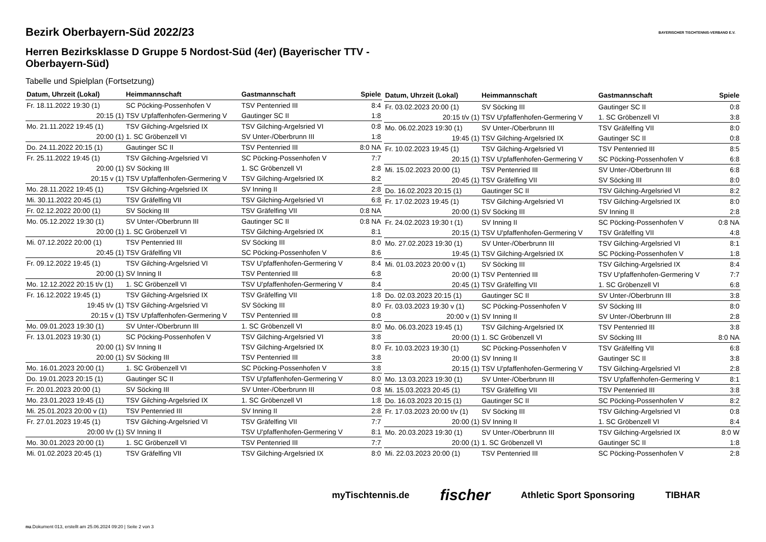BAYERISCHER TISCHTENNIS-VERBAND E.V.
Bezirk Oberbayern-Süd 2022/23
Herren Bezirksklasse D Gruppe 5 Nordost-Süd (4er) (Bayerischer TTV - Oberbayern-Süd)
Tabelle und Spielplan (Fortsetzung)
| Datum, Uhrzeit (Lokal) | Heimmannschaft | Gastmannschaft | Spiele |
| --- | --- | --- | --- |
| Fr. 18.11.2022 19:30 (1) | SC Pöcking-Possenhofen V | TSV Pentenried III | 8:4 |
| 20:15 (1) | TSV U'pfaffenhofen-Germering V | Gautinger SC II | 1:8 |
| Mo. 21.11.2022 19:45 (1) | TSV Gilching-Argelsried IX | TSV Gilching-Argelsried VI | 0:8 |
| 20:00 (1) | 1. SC Gröbenzell VI | SV Unter-/Oberbrunn III | 1:8 |
| Do. 24.11.2022 20:15 (1) | Gautinger SC II | TSV Pentenried III | 8:0 NA |
| Fr. 25.11.2022 19:45 (1) | TSV Gilching-Argelsried VI | SC Pöcking-Possenhofen V | 7:7 |
| 20:00 (1) | SV Söcking III | 1. SC Gröbenzell VI | 2:8 |
| 20:15 v (1) | TSV U'pfaffenhofen-Germering V | TSV Gilching-Argelsried IX | 8:2 |
| Mo. 28.11.2022 19:45 (1) | TSV Gilching-Argelsried IX | SV Inning II | 2:8 |
| Mi. 30.11.2022 20:45 (1) | TSV Gräfelfing VII | TSV Gilching-Argelsried VI | 6:8 |
| Fr. 02.12.2022 20:00 (1) | SV Söcking III | TSV Gräfelfing VII | 0:8 NA |
| Mo. 05.12.2022 19:30 (1) | SV Unter-/Oberbrunn III | Gautinger SC II | 0:8 NA |
| 20:00 (1) | 1. SC Gröbenzell VI | TSV Gilching-Argelsried IX | 8:1 |
| Mi. 07.12.2022 20:00 (1) | TSV Pentenried III | SV Söcking III | 8:0 |
| 20:45 (1) | TSV Gräfelfing VII | SC Pöcking-Possenhofen V | 8:6 |
| Fr. 09.12.2022 19:45 (1) | TSV Gilching-Argelsried VI | TSV U'pfaffenhofen-Germering V | 8:4 |
| 20:00 (1) | SV Inning II | TSV Pentenried III | 6:8 |
| Mo. 12.12.2022 20:15 t/v (1) | 1. SC Gröbenzell VI | TSV U'pfaffenhofen-Germering V | 8:4 |
| Fr. 16.12.2022 19:45 (1) | TSV Gilching-Argelsried IX | TSV Gräfelfing VII | 1:8 |
| 19:45 t/v (1) | TSV Gilching-Argelsried VI | SV Söcking III | 8:0 |
| 20:15 v (1) | TSV U'pfaffenhofen-Germering V | TSV Pentenried III | 0:8 |
| Mo. 09.01.2023 19:30 (1) | SV Unter-/Oberbrunn III | 1. SC Gröbenzell VI | 8:0 |
| Fr. 13.01.2023 19:30 (1) | SC Pöcking-Possenhofen V | TSV Gilching-Argelsried VI | 3:8 |
| 20:00 (1) | SV Inning II | TSV Gilching-Argelsried IX | 8:0 |
| 20:00 (1) | SV Söcking III | TSV Pentenried III | 3:8 |
| Mo. 16.01.2023 20:00 (1) | 1. SC Gröbenzell VI | SC Pöcking-Possenhofen V | 3:8 |
| Do. 19.01.2023 20:15 (1) | Gautinger SC II | TSV U'pfaffenhofen-Germering V | 8:0 |
| Fr. 20.01.2023 20:00 (1) | SV Söcking III | SV Unter-/Oberbrunn III | 0:8 |
| Mo. 23.01.2023 19:45 (1) | TSV Gilching-Argelsried IX | 1. SC Gröbenzell VI | 1:8 |
| Mi. 25.01.2023 20:00 v (1) | TSV Pentenried III | SV Inning II | 2:8 |
| Fr. 27.01.2023 19:45 (1) | TSV Gilching-Argelsried VI | TSV Gräfelfing VII | 7:7 |
| 20:00 t/v (1) | SV Inning II | TSV U'pfaffenhofen-Germering V | 8:1 |
| Mo. 30.01.2023 20:00 (1) | 1. SC Gröbenzell VI | TSV Pentenried III | 7:7 |
| Mi. 01.02.2023 20:45 (1) | TSV Gräfelfing VII | TSV Gilching-Argelsried IX | 8:0 |
| Datum, Uhrzeit (Lokal) | Heimmannschaft | Gastmannschaft | Spiele |
| --- | --- | --- | --- |
| Fr. 03.02.2023 20:00 (1) | SV Söcking III | Gautinger SC II | 0:8 |
| 20:15 t/v (1) | TSV U'pfaffenhofen-Germering V | 1. SC Gröbenzell VI | 3:8 |
| Mo. 06.02.2023 19:30 (1) | SV Unter-/Oberbrunn III | TSV Gräfelfing VII | 8:0 |
| 19:45 (1) | TSV Gilching-Argelsried IX | Gautinger SC II | 0:8 |
| Fr. 10.02.2023 19:45 (1) | TSV Gilching-Argelsried VI | TSV Pentenried III | 8:5 |
| 20:15 (1) | TSV U'pfaffenhofen-Germering V | SC Pöcking-Possenhofen V | 6:8 |
| Mi. 15.02.2023 20:00 (1) | TSV Pentenried III | SV Unter-/Oberbrunn III | 6:8 |
| 20:45 (1) | TSV Gräfelfing VII | SV Söcking III | 8:0 |
| Do. 16.02.2023 20:15 (1) | Gautinger SC II | TSV Gilching-Argelsried VI | 8:2 |
| Fr. 17.02.2023 19:45 (1) | TSV Gilching-Argelsried VI | TSV Gilching-Argelsried IX | 8:0 |
| 20:00 (1) | SV Söcking III | SV Inning II | 2:8 |
| Fr. 24.02.2023 19:30 t (1) | SV Inning II | SC Pöcking-Possenhofen V | 0:8 NA |
| 20:15 (1) | TSV U'pfaffenhofen-Germering V | TSV Gräfelfing VII | 4:8 |
| Mo. 27.02.2023 19:30 (1) | SV Unter-/Oberbrunn III | TSV Gilching-Argelsried VI | 8:1 |
| 19:45 (1) | TSV Gilching-Argelsried IX | SC Pöcking-Possenhofen V | 1:8 |
| Mi. 01.03.2023 20:00 v (1) | SV Söcking III | TSV Gilching-Argelsried IX | 8:4 |
| 20:00 (1) | TSV Pentenried III | TSV U'pfaffenhofen-Germering V | 7:7 |
| 20:45 (1) | TSV Gräfelfing VII | 1. SC Gröbenzell VI | 6:8 |
| Do. 02.03.2023 20:15 (1) | Gautinger SC II | SV Unter-/Oberbrunn III | 3:8 |
| Fr. 03.03.2023 19:30 v (1) | SC Pöcking-Possenhofen V | SV Söcking III | 8:0 |
| 20:00 v (1) | SV Inning II | SV Unter-/Oberbrunn III | 2:8 |
| Mo. 06.03.2023 19:45 (1) | TSV Gilching-Argelsried IX | TSV Pentenried III | 3:8 |
| 20:00 (1) | 1. SC Gröbenzell VI | SV Söcking III | 8:0 NA |
| Fr. 10.03.2023 19:30 (1) | SC Pöcking-Possenhofen V | TSV Gräfelfing VII | 6:8 |
| 20:00 (1) | SV Inning II | Gautinger SC II | 3:8 |
| 20:15 (1) | TSV U'pfaffenhofen-Germering V | TSV Gilching-Argelsried VI | 2:8 |
| Mo. 13.03.2023 19:30 (1) | SV Unter-/Oberbrunn III | TSV U'pfaffenhofen-Germering V | 8:1 |
| Mi. 15.03.2023 20:45 (1) | TSV Gräfelfing VII | TSV Pentenried III | 3:8 |
| Do. 16.03.2023 20:15 (1) | Gautinger SC II | SC Pöcking-Possenhofen V | 8:2 |
| Fr. 17.03.2023 20:00 t/v (1) | SV Söcking III | TSV Gilching-Argelsried VI | 0:8 |
| 20:00 (1) | SV Inning II | 1. SC Gröbenzell VI | 8:4 |
| Mo. 20.03.2023 19:30 (1) | SV Unter-/Oberbrunn III | TSV Gilching-Argelsried IX | 8:0 W |
| 20:00 (1) | 1. SC Gröbenzell VI | Gautinger SC II | 1:8 |
| Mi. 22.03.2023 20:00 (1) | TSV Pentenried III | SC Pöcking-Possenhofen V | 2:8 |
myTischtennis.de fischer Athletic Sport Sponsoring TIBHAR
nu.Dokument 013, erstellt am 25.06.2024 09:20 | Seite 2 von 3